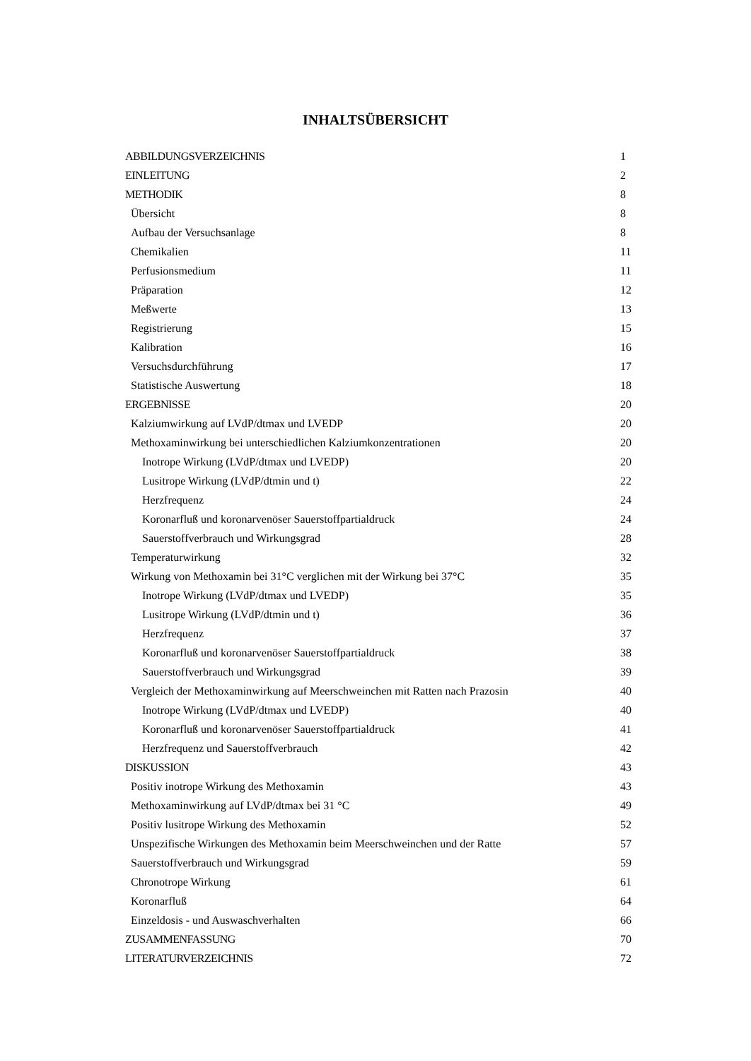INHALTSÜBERSICHT
| ABBILDUNGSVERZEICHNIS | 1 |
| EINLEITUNG | 2 |
| METHODIK | 8 |
| Übersicht | 8 |
| Aufbau der Versuchsanlage | 8 |
| Chemikalien | 11 |
| Perfusionsmedium | 11 |
| Präparation | 12 |
| Meßwerte | 13 |
| Registrierung | 15 |
| Kalibration | 16 |
| Versuchsdurchführung | 17 |
| Statistische Auswertung | 18 |
| ERGEBNISSE | 20 |
| Kalziumwirkung auf LVdP/dtmax und LVEDP | 20 |
| Methoxaminwirkung bei unterschiedlichen Kalziumkonzentrationen | 20 |
| Inotrope Wirkung (LVdP/dtmax und LVEDP) | 20 |
| Lusitrope Wirkung (LVdP/dtmin und t) | 22 |
| Herzfrequenz | 24 |
| Koronarfluß und koronarvenöser Sauerstoffpartialdruck | 24 |
| Sauerstoffverbrauch und Wirkungsgrad | 28 |
| Temperaturwirkung | 32 |
| Wirkung von Methoxamin bei 31°C verglichen mit der Wirkung bei 37°C | 35 |
| Inotrope Wirkung (LVdP/dtmax und LVEDP) | 35 |
| Lusitrope Wirkung (LVdP/dtmin und t) | 36 |
| Herzfrequenz | 37 |
| Koronarfluß und koronarvenöser Sauerstoffpartialdruck | 38 |
| Sauerstoffverbrauch und Wirkungsgrad | 39 |
| Vergleich der Methoxaminwirkung auf Meerschweinchen mit Ratten nach Prazosin | 40 |
| Inotrope Wirkung (LVdP/dtmax und LVEDP) | 40 |
| Koronarfluß und koronarvenöser Sauerstoffpartialdruck | 41 |
| Herzfrequenz und Sauerstoffverbrauch | 42 |
| DISKUSSION | 43 |
| Positiv inotrope Wirkung des Methoxamin | 43 |
| Methoxaminwirkung auf LVdP/dtmax bei 31 °C | 49 |
| Positiv lusitrope Wirkung des Methoxamin | 52 |
| Unspezifische Wirkungen des Methoxamin beim Meerschweinchen und der Ratte | 57 |
| Sauerstoffverbrauch und Wirkungsgrad | 59 |
| Chronotrope Wirkung | 61 |
| Koronarfluß | 64 |
| Einzeldosis - und Auswaschverhalten | 66 |
| ZUSAMMENFASSUNG | 70 |
| LITERATURVERZEICHNIS | 72 |